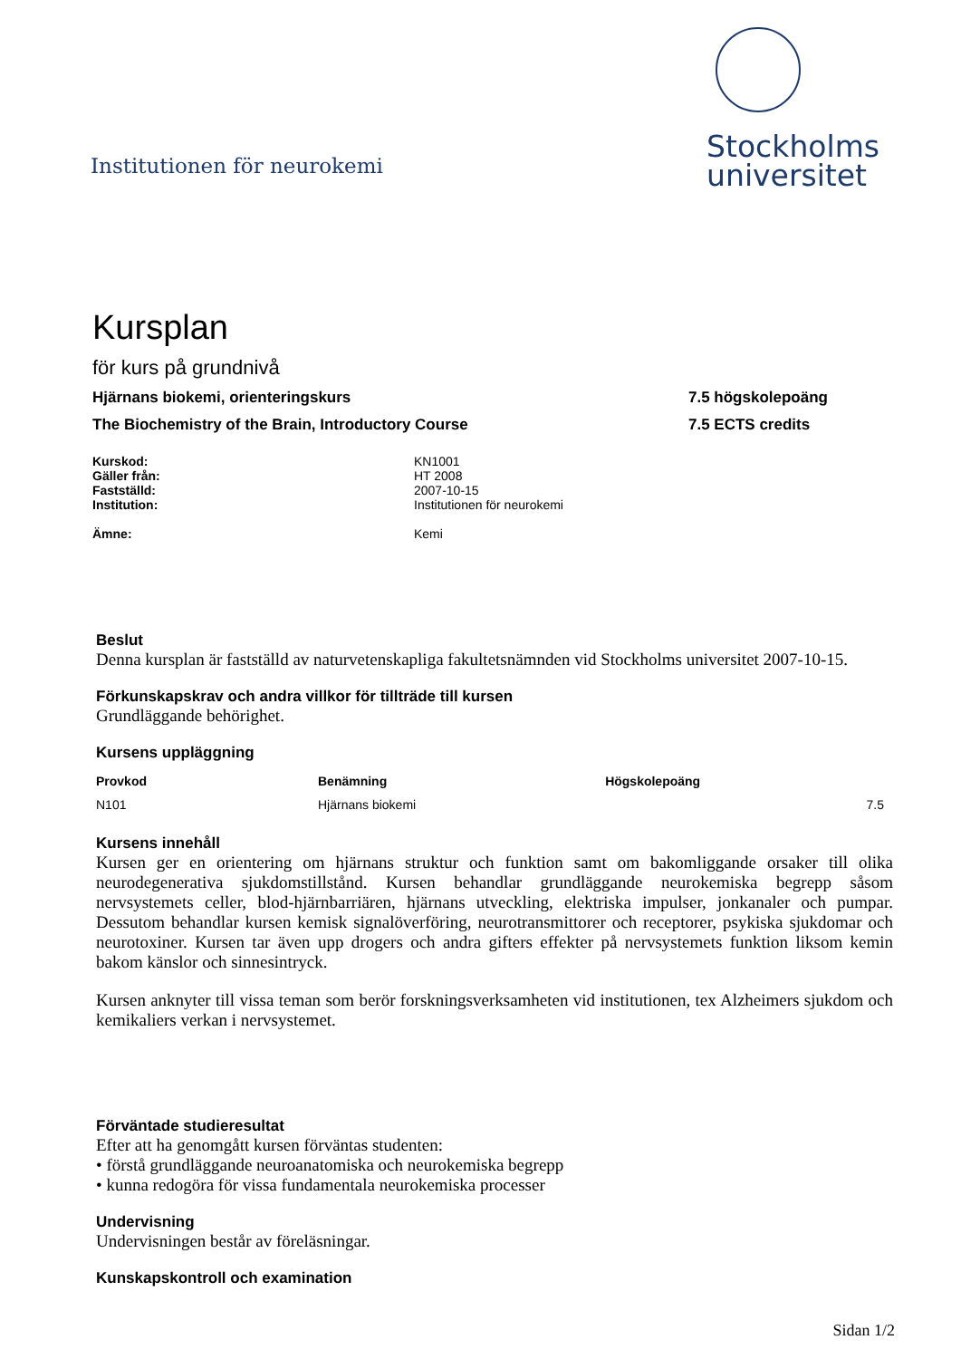Institutionen för neurokemi
Stockholms
universitet
Kursplan
för kurs på grundnivå
Hjärnans biokemi, orienteringskurs 7.5 högskolepoäng
The Biochemistry of the Brain, Introductory Course 7.5 ECTS credits
Kurskod: KN1001 Gäller från: HT 2008 Fastställd: 2007-10-15 Institution: Institutionen för neurokemi Ämne: Kemi
Beslut
Denna kursplan är fastställd av naturvetenskapliga fakultetsnämnden vid Stockholms universitet 2007-10-15.
Förkunskapskrav och andra villkor för tillträde till kursen
Grundläggande behörighet.
Kursens uppläggning
| Provkod | Benämning | Högskolepoäng |
| --- | --- | --- |
| N101 | Hjärnans biokemi | 7.5 |
Kursens innehåll
Kursen ger en orientering om hjärnans struktur och funktion samt om bakomliggande orsaker till olika neurodegenerativa sjukdomstillstånd. Kursen behandlar grundläggande neurokemiska begrepp såsom nervsystemets celler, blod-hjärnbarriären, hjärnans utveckling, elektriska impulser, jonkanaler och pumpar. Dessutom behandlar kursen kemisk signalöverföring, neurotransmittorer och receptorer, psykiska sjukdomar och neurotoxiner. Kursen tar även upp drogers och andra gifters effekter på nervsystemets funktion liksom kemin bakom känslor och sinnesintryck.
Kursen anknyter till vissa teman som berör forskningsverksamheten vid institutionen, tex Alzheimers sjukdom och kemikaliers verkan i nervsystemet.
Förväntade studieresultat
Efter att ha genomgått kursen förväntas studenten:
• förstå grundläggande neuroanatomiska och neurokemiska begrepp
• kunna redogöra för vissa fundamentala neurokemiska processer
Undervisning
Undervisningen består av föreläsningar.
Kunskapskontroll och examination
Sidan 1/2